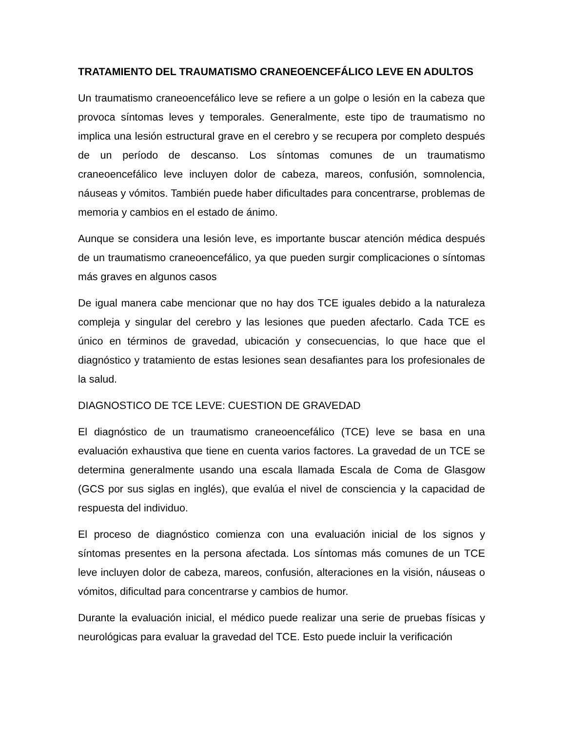TRATAMIENTO DEL TRAUMATISMO CRANEOENCEFÁLICO LEVE EN ADULTOS
Un traumatismo craneoencefálico leve se refiere a un golpe o lesión en la cabeza que provoca síntomas leves y temporales. Generalmente, este tipo de traumatismo no implica una lesión estructural grave en el cerebro y se recupera por completo después de un período de descanso. Los síntomas comunes de un traumatismo craneoencefálico leve incluyen dolor de cabeza, mareos, confusión, somnolencia, náuseas y vómitos. También puede haber dificultades para concentrarse, problemas de memoria y cambios en el estado de ánimo.
Aunque se considera una lesión leve, es importante buscar atención médica después de un traumatismo craneoencefálico, ya que pueden surgir complicaciones o síntomas más graves en algunos casos
De igual manera cabe mencionar que no hay dos TCE iguales debido a la naturaleza compleja y singular del cerebro y las lesiones que pueden afectarlo. Cada TCE es único en términos de gravedad, ubicación y consecuencias, lo que hace que el diagnóstico y tratamiento de estas lesiones sean desafiantes para los profesionales de la salud.
DIAGNOSTICO DE TCE LEVE: CUESTION DE GRAVEDAD
El diagnóstico de un traumatismo craneoencefálico (TCE) leve se basa en una evaluación exhaustiva que tiene en cuenta varios factores. La gravedad de un TCE se determina generalmente usando una escala llamada Escala de Coma de Glasgow (GCS por sus siglas en inglés), que evalúa el nivel de consciencia y la capacidad de respuesta del individuo.
El proceso de diagnóstico comienza con una evaluación inicial de los signos y síntomas presentes en la persona afectada. Los síntomas más comunes de un TCE leve incluyen dolor de cabeza, mareos, confusión, alteraciones en la visión, náuseas o vómitos, dificultad para concentrarse y cambios de humor.
Durante la evaluación inicial, el médico puede realizar una serie de pruebas físicas y neurológicas para evaluar la gravedad del TCE. Esto puede incluir la verificación